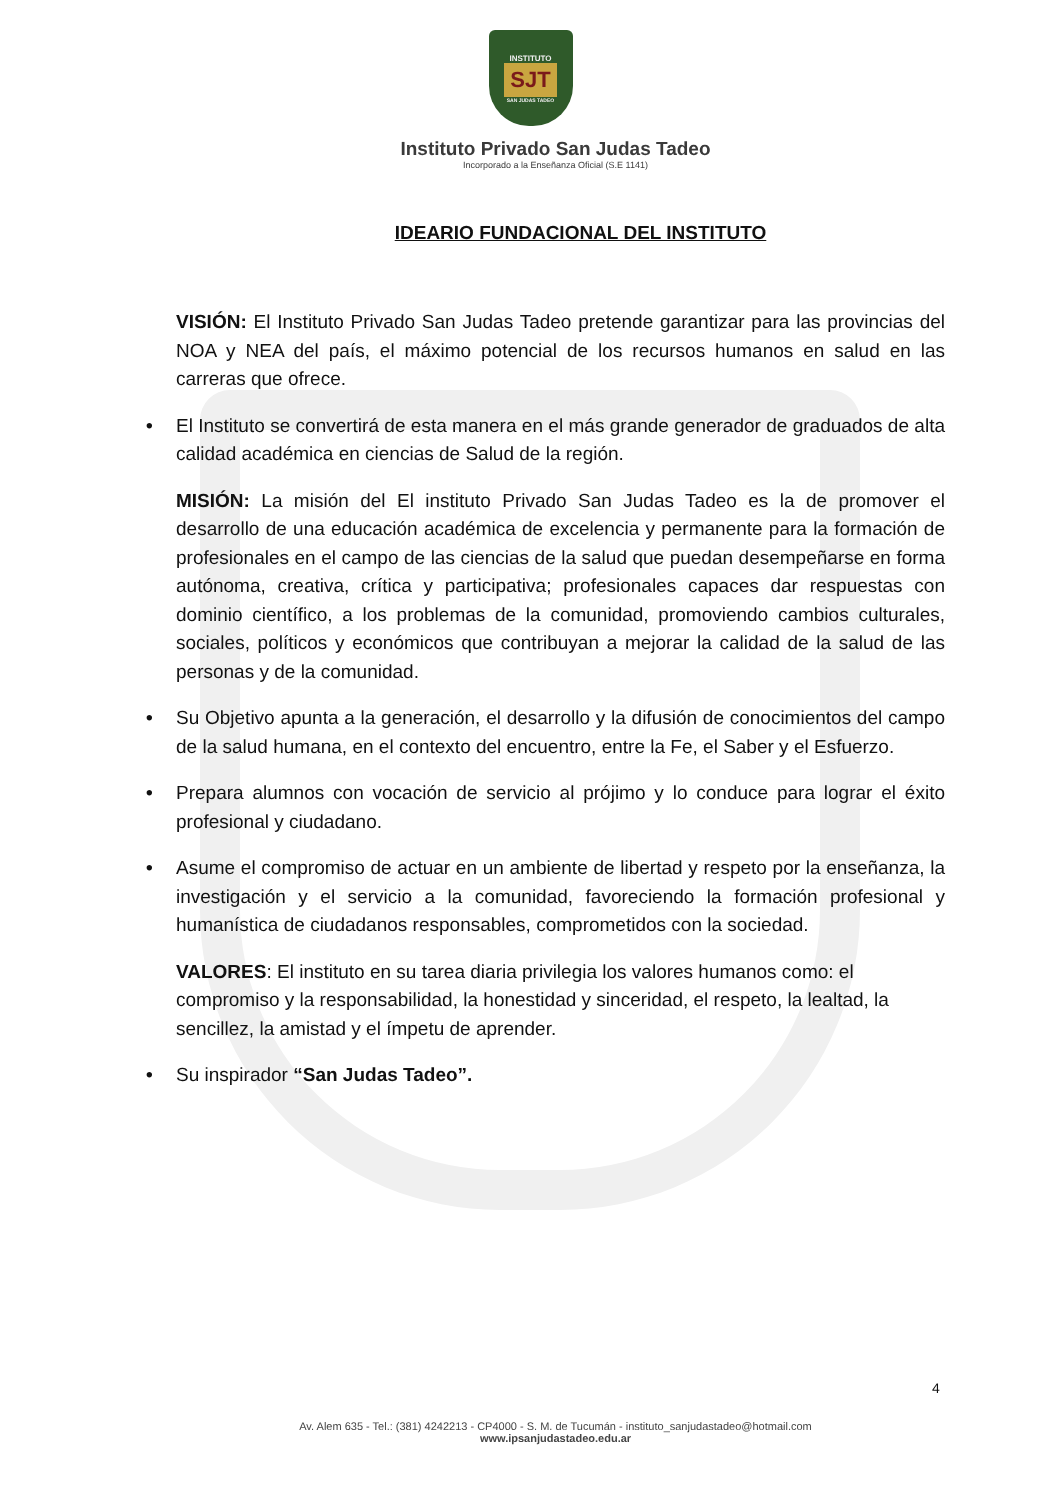INSTITUTO
SJT
SAN JUDAS TADEO
Instituto Privado San Judas Tadeo
Incorporado a la Enseñanza Oficial (S.E 1141)
IDEARIO FUNDACIONAL DEL INSTITUTO
VISIÓN: El Instituto Privado San Judas Tadeo pretende garantizar para las provincias del NOA y NEA del país, el máximo potencial de los recursos humanos en salud en las carreras que ofrece.
• El Instituto se convertirá de esta manera en el más grande generador de graduados de alta calidad académica en ciencias de Salud de la región.
MISIÓN: La misión del El instituto Privado San Judas Tadeo es la de promover el desarrollo de una educación académica de excelencia y permanente para la formación de profesionales en el campo de las ciencias de la salud que puedan desempeñarse en forma autónoma, creativa, crítica y participativa; profesionales capaces dar respuestas con dominio científico, a los problemas de la comunidad, promoviendo cambios culturales, sociales, políticos y económicos que contribuyan a mejorar la calidad de la salud de las personas y de la comunidad.
• Su Objetivo apunta a la generación, el desarrollo y la difusión de conocimientos del campo de la salud humana, en el contexto del encuentro, entre la Fe, el Saber y el Esfuerzo.
• Prepara alumnos con vocación de servicio al prójimo y lo conduce para lograr el éxito profesional y ciudadano.
• Asume el compromiso de actuar en un ambiente de libertad y respeto por la enseñanza, la investigación y el servicio a la comunidad, favoreciendo la formación profesional y humanística de ciudadanos responsables, comprometidos con la sociedad.
VALORES: El instituto en su tarea diaria privilegia los valores humanos como: el compromiso y la responsabilidad, la honestidad y sinceridad, el respeto, la lealtad, la sencillez, la amistad y el ímpetu de aprender.
• Su inspirador “San Judas Tadeo”.
4
Av. Alem 635 - Tel.: (381) 4242213 - CP4000 - S. M. de Tucumán - instituto_sanjudastadeo@hotmail.com
www.ipsanjudastadeo.edu.ar